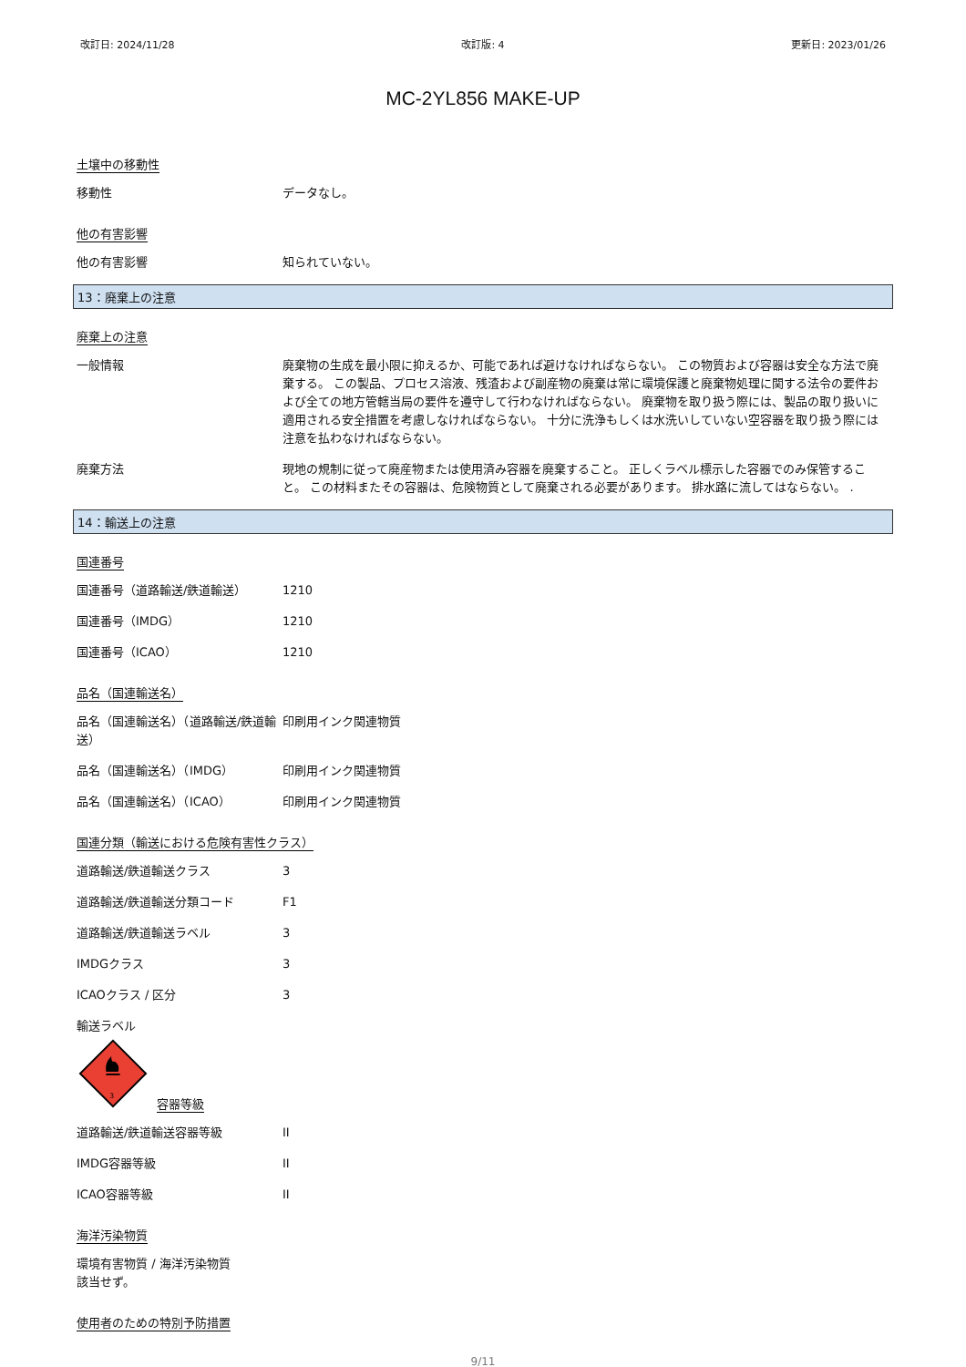改訂日: 2024/11/28 改訂版: 4 更新日: 2023/01/26
MC-2YL856 MAKE-UP
土壌中の移動性
移動性 データなし。
他の有害影響
他の有害影響 知られていない。
13：廃棄上の注意
廃棄上の注意
一般情報 廃棄物の生成を最小限に抑えるか、可能であれば避けなければならない。 この物質および容器は安全な方法で廃棄する。 この製品、プロセス溶液、残渣および副産物の廃棄は常に環境保護と廃棄物処理に関する法令の要件および全ての地方管轄当局の要件を遵守して行わなければならない。 廃棄物を取り扱う際には、製品の取り扱いに適用される安全措置を考慮しなければならない。 十分に洗浄もしくは水洗いしていない空容器を取り扱う際には注意を払わなければならない。
廃棄方法 現地の規制に従って廃産物または使用済み容器を廃棄すること。 正しくラベル標示した容器でのみ保管すること。 この材料またその容器は、危険物質として廃棄される必要があります。 排水路に流してはならない。 .
14：輸送上の注意
国連番号
国連番号（道路輸送/鉄道輸送） 1210
国連番号（IMDG） 1210
国連番号（ICAO） 1210
品名（国連輸送名）
品名（国連輸送名）（道路輸送/鉄道輸送）
印刷用インク関連物質
品名（国連輸送名）（IMDG） 印刷用インク関連物質
品名（国連輸送名）（ICAO） 印刷用インク関連物質
国連分類（輸送における危険有害性クラス）
道路輸送/鉄道輸送クラス 3
道路輸送/鉄道輸送分類コード F1
道路輸送/鉄道輸送ラベル 3
IMDGクラス 3
ICAOクラス / 区分 3
輸送ラベル
3
容器等級
道路輸送/鉄道輸送容器等級 II
IMDG容器等級 II
ICAO容器等級 II
海洋汚染物質
環境有害物質 / 海洋汚染物質
該当せず。
使用者のための特別予防措置
9/11